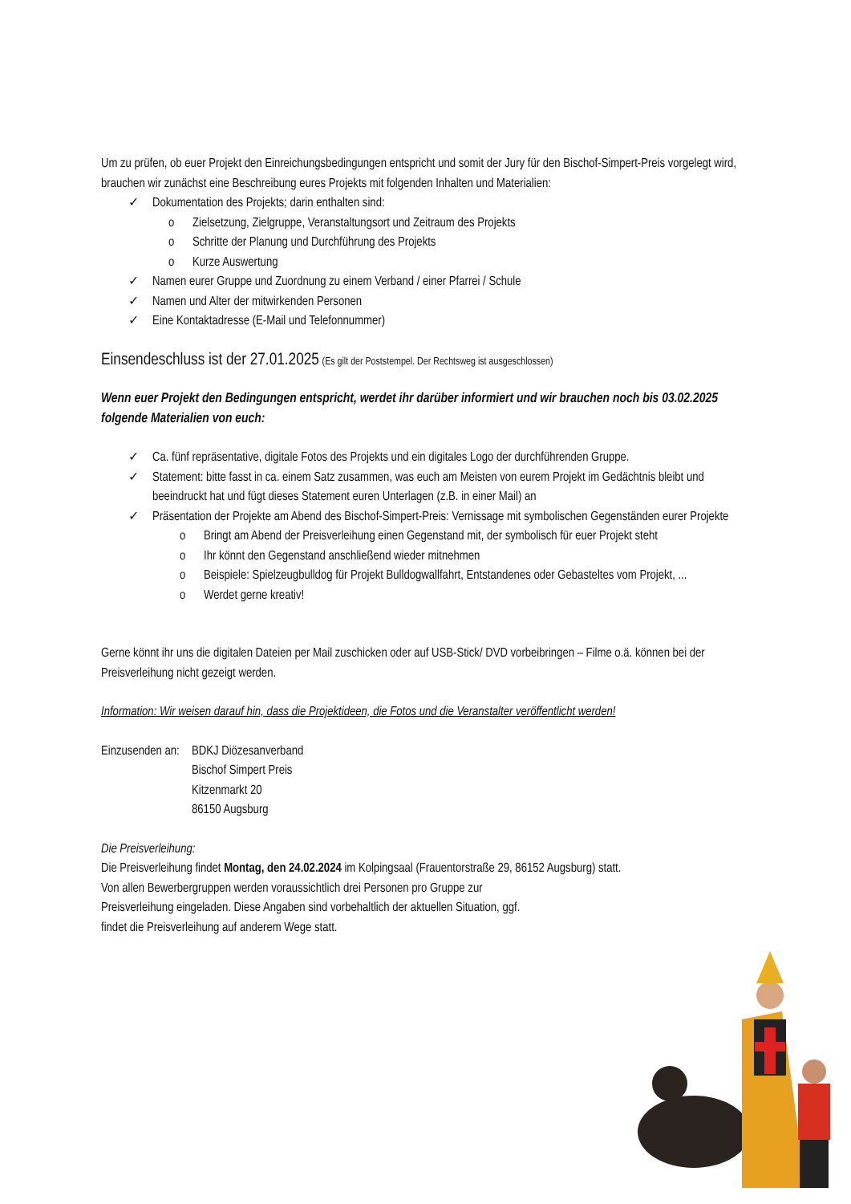Um zu prüfen, ob euer Projekt den Einreichungsbedingungen entspricht und somit der Jury für den Bischof-Simpert-Preis vorgelegt wird, brauchen wir zunächst eine Beschreibung eures Projekts mit folgenden Inhalten und Materialien:
✓ Dokumentation des Projekts; darin enthalten sind:
o Zielsetzung, Zielgruppe, Veranstaltungsort und Zeitraum des Projekts
o Schritte der Planung und Durchführung des Projekts
o Kurze Auswertung
✓ Namen eurer Gruppe und Zuordnung zu einem Verband / einer Pfarrei / Schule
✓ Namen und Alter der mitwirkenden Personen
✓ Eine Kontaktadresse (E-Mail und Telefonnummer)
Einsendeschluss ist der 27.01.2025 (Es gilt der Poststempel. Der Rechtsweg ist ausgeschlossen)
Wenn euer Projekt den Bedingungen entspricht, werdet ihr darüber informiert und wir brauchen noch bis 03.02.2025 folgende Materialien von euch:
✓ Ca. fünf repräsentative, digitale Fotos des Projekts und ein digitales Logo der durchführenden Gruppe.
✓ Statement: bitte fasst in ca. einem Satz zusammen, was euch am Meisten von eurem Projekt im Gedächtnis bleibt und beeindruckt hat und fügt dieses Statement euren Unterlagen (z.B. in einer Mail) an
✓ Präsentation der Projekte am Abend des Bischof-Simpert-Preis: Vernissage mit symbolischen Gegenständen eurer Projekte
o Bringt am Abend der Preisverleihung einen Gegenstand mit, der symbolisch für euer Projekt steht
o Ihr könnt den Gegenstand anschließend wieder mitnehmen
o Beispiele: Spielzeugbulldog für Projekt Bulldogwallfahrt, Entstandenes oder Gebasteltes vom Projekt, ...
o Werdet gerne kreativ!
Gerne könnt ihr uns die digitalen Dateien per Mail zuschicken oder auf USB-Stick/ DVD vorbeibringen – Filme o.ä. können bei der Preisverleihung nicht gezeigt werden.
Information: Wir weisen darauf hin, dass die Projektideen, die Fotos und die Veranstalter veröffentlicht werden!
Einzusenden an: BDKJ Diözesanverband
Bischof Simpert Preis
Kitzenmarkt 20
86150 Augsburg
Die Preisverleihung:
Die Preisverleihung findet Montag, den 24.02.2024 im Kolpingsaal (Frauentorstraße 29, 86152 Augsburg) statt.
Von allen Bewerbergruppen werden voraussichtlich drei Personen pro Gruppe zur
Preisverleihung eingeladen. Diese Angaben sind vorbehaltlich der aktuellen Situation, ggf.
findet die Preisverleihung auf anderem Wege statt.